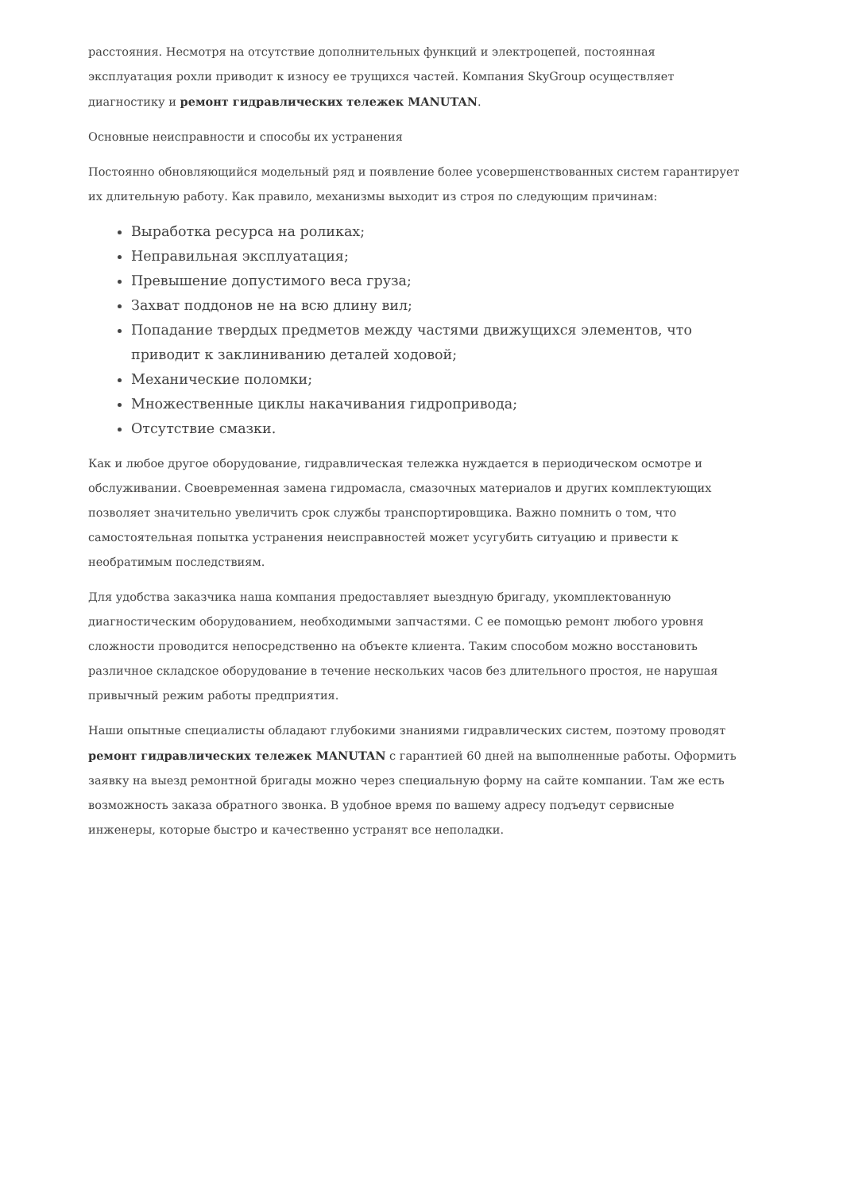расстояния. Несмотря на отсутствие дополнительных функций и электроцепей, постоянная эксплуатация рохли приводит к износу ее трущихся частей. Компания SkyGroup осуществляет диагностику и ремонт гидравлических тележек MANUTAN.
Основные неисправности и способы их устранения
Постоянно обновляющийся модельный ряд и появление более усовершенствованных систем гарантирует их длительную работу. Как правило, механизмы выходит из строя по следующим причинам:
Выработка ресурса на роликах;
Неправильная эксплуатация;
Превышение допустимого веса груза;
Захват поддонов не на всю длину вил;
Попадание твердых предметов между частями движущихся элементов, что приводит к заклиниванию деталей ходовой;
Механические поломки;
Множественные циклы накачивания гидропривода;
Отсутствие смазки.
Как и любое другое оборудование, гидравлическая тележка нуждается в периодическом осмотре и обслуживании. Своевременная замена гидромасла, смазочных материалов и других комплектующих позволяет значительно увеличить срок службы транспортировщика. Важно помнить о том, что самостоятельная попытка устранения неисправностей может усугубить ситуацию и привести к необратимым последствиям.
Для удобства заказчика наша компания предоставляет выездную бригаду, укомплектованную диагностическим оборудованием, необходимыми запчастями. С ее помощью ремонт любого уровня сложности проводится непосредственно на объекте клиента. Таким способом можно восстановить различное складское оборудование в течение нескольких часов без длительного простоя, не нарушая привычный режим работы предприятия.
Наши опытные специалисты обладают глубокими знаниями гидравлических систем, поэтому проводят ремонт гидравлических тележек MANUTAN с гарантией 60 дней на выполненные работы. Оформить заявку на выезд ремонтной бригады можно через специальную форму на сайте компании. Там же есть возможность заказа обратного звонка. В удобное время по вашему адресу подъедут сервисные инженеры, которые быстро и качественно устранят все неполадки.